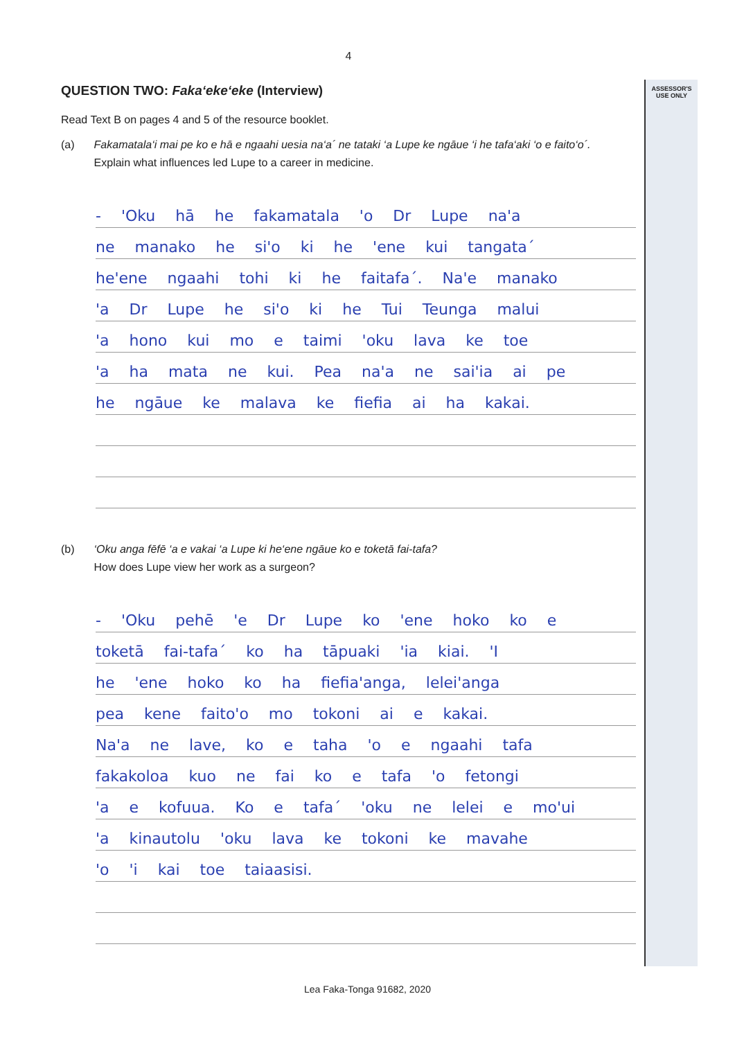ASSESSOR'S
USE ONLY
4
QUESTION TWO: Faka‘eke‘eke (Interview)
Read Text B on pages 4 and 5 of the resource booklet.
(a) Fakamatala‘i mai pe ko e hā e ngaahi uesia na‘a´ ne tataki ‘a Lupe ke ngāue ‘i he tafa‘aki ‘o e faito‘o´.
Explain what influences led Lupe to a career in medicine.
- 'Oku hā he fakamatala 'o Dr Lupe na'a
ne manako he si'o ki he 'ene kui tangata´
he'ene ngaahi tohi ki he faitafa´. Na'e manako
'a Dr Lupe he si'o ki he Tui Teunga malui
'a hono kui mo e taimi 'oku lava ke toe
'a ha mata ne kui. Pea na'a ne sai'ia ai pe
he ngāue ke malava ke fiefia ai ha kakai.
(b) ‘Oku anga fēfē ‘a e vakai ‘a Lupe ki he‘ene ngāue ko e toketā fai-tafa?
How does Lupe view her work as a surgeon?
- 'Oku pehē 'e Dr Lupe ko 'ene hoko ko e
toketā fai-tafa´ ko ha tāpuaki 'ia kiai. 'I
he 'ene hoko ko ha fiefia'anga, lelei'anga
pea kene faito'o mo tokoni ai e kakai.
Na'a ne lave, ko e taha 'o e ngaahi tafa
fakakoloa kuo ne fai ko e tafa 'o fetongi
'a e kofuua. Ko e tafa´ 'oku ne lelei e mo'ui
'a kinautolu 'oku lava ke tokoni ke mavahe
'o 'i kai toe taiaasisi.
Lea Faka-Tonga 91682, 2020